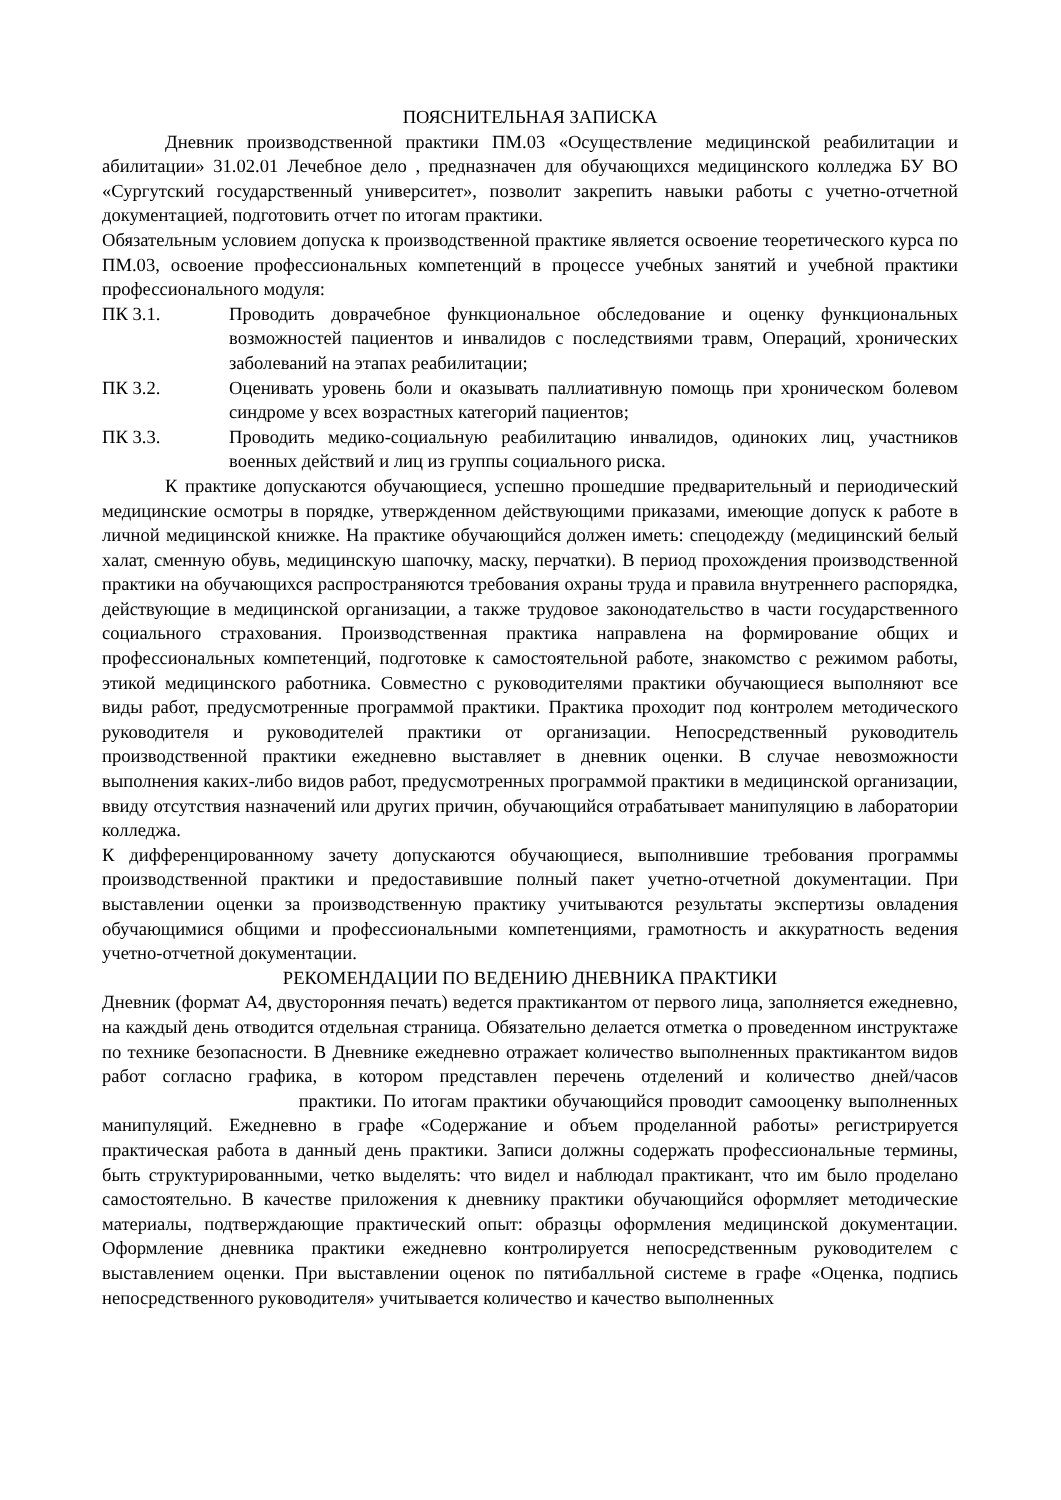ПОЯСНИТЕЛЬНАЯ ЗАПИСКА
Дневник производственной практики ПМ.03 «Осуществление медицинской реабилитации и абилитации» 31.02.01 Лечебное дело , предназначен для обучающихся медицинского колледжа БУ ВО «Сургутский государственный университет», позволит закрепить навыки работы с учетно-отчетной документацией, подготовить отчет по итогам практики.
Обязательным условием допуска к производственной практике является освоение теоретического курса по ПМ.03, освоение профессиональных компетенций в процессе учебных занятий и учебной практики профессионального модуля:
ПК 3.1. Проводить доврачебное функциональное обследование и оценку функциональных возможностей пациентов и инвалидов с последствиями травм, Операций, хронических заболеваний на этапах реабилитации;
ПК 3.2. Оценивать уровень боли и оказывать паллиативную помощь при хроническом болевом синдроме у всех возрастных категорий пациентов;
ПК 3.3. Проводить медико-социальную реабилитацию инвалидов, одиноких лиц, участников военных действий и лиц из группы социального риска.
К практике допускаются обучающиеся, успешно прошедшие предварительный и периодический медицинские осмотры в порядке, утвержденном действующими приказами, имеющие допуск к работе в личной медицинской книжке. На практике обучающийся должен иметь: спецодежду (медицинский белый халат, сменную обувь, медицинскую шапочку, маску, перчатки). В период прохождения производственной практики на обучающихся распространяются требования охраны труда и правила внутреннего распорядка, действующие в медицинской организации, а также трудовое законодательство в части государственного социального страхования. Производственная практика направлена на формирование общих и профессиональных компетенций, подготовке к самостоятельной работе, знакомство с режимом работы, этикой медицинского работника. Совместно с руководителями практики обучающиеся выполняют все виды работ, предусмотренные программой практики. Практика проходит под контролем методического руководителя и руководителей практики от организации. Непосредственный руководитель производственной практики ежедневно выставляет в дневник оценки. В случае невозможности выполнения каких-либо видов работ, предусмотренных программой практики в медицинской организации, ввиду отсутствия назначений или других причин, обучающийся отрабатывает манипуляцию в лаборатории колледжа.
К дифференцированному зачету допускаются обучающиеся, выполнившие требования программы производственной практики и предоставившие полный пакет учетно-отчетной документации. При выставлении оценки за производственную практику учитываются результаты экспертизы овладения обучающимися общими и профессиональными компетенциями, грамотность и аккуратность ведения учетно-отчетной документации.
РЕКОМЕНДАЦИИ ПО ВЕДЕНИЮ ДНЕВНИКА ПРАКТИКИ
Дневник (формат А4, двусторонняя печать) ведется практикантом от первого лица, заполняется ежедневно, на каждый день отводится отдельная страница. Обязательно делается отметка о проведенном инструктаже по технике безопасности. В Дневнике ежедневно отражает количество выполненных практикантом видов работ согласно графика, в котором представлен перечень отделений и количество дней/часов практики. По итогам практики обучающийся проводит самооценку выполненных манипуляций. Ежедневно в графе «Содержание и объем проделанной работы» регистрируется практическая работа в данный день практики. Записи должны содержать профессиональные термины, быть структурированными, четко выделять: что видел и наблюдал практикант, что им было проделано самостоятельно. В качестве приложения к дневнику практики обучающийся оформляет методические материалы, подтверждающие практический опыт: образцы оформления медицинской документации. Оформление дневника практики ежедневно контролируется непосредственным руководителем с выставлением оценки. При выставлении оценок по пятибалльной системе в графе «Оценка, подпись непосредственного руководителя» учитывается количество и качество выполненных